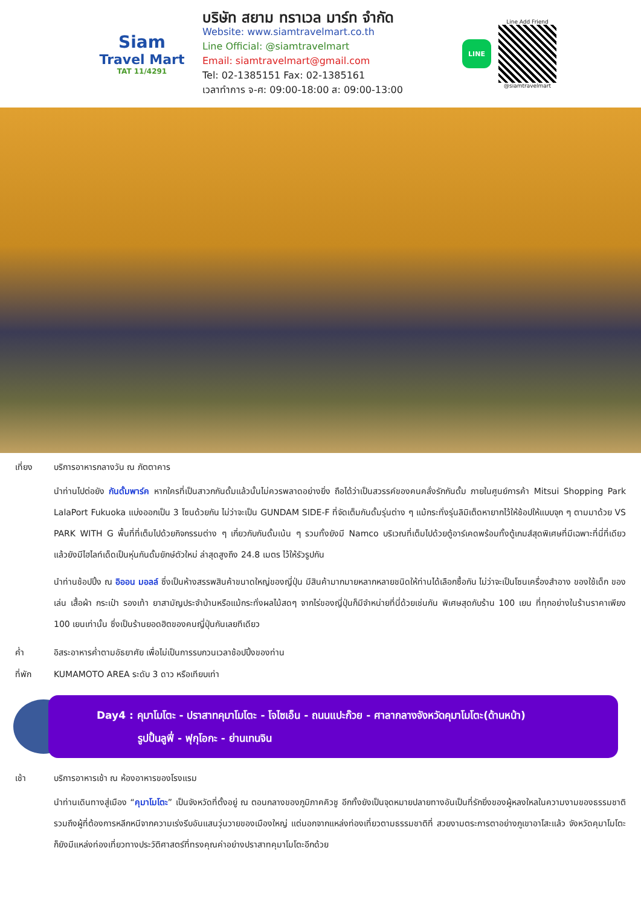Siam
Travel Mart
TAT 11/4291
บริษัท สยาม ทราเวล มาร์ท จำกัด
Website: www.siamtravelmart.co.th
Line Official: @siamtravelmart
Email: siamtravelmart@gmail.com
Tel: 02-1385151 Fax: 02-1385161
เวลาทำการ จ-ศ: 09:00-18:00 ส: 09:00-13:00
LINE
Line Add Friend
@siamtravelmart
เที่ยง บริการอาหารกลางวัน ณ ภัตตาคาร
นำท่านไปต่อยัง กันดั้มพาร์ค หากใครที่เป็นสาวกกันดั้มแล้วนั้นไม่ควรพลาดอย่างยิ่ง ถือได้ว่าเป็นสวรรค์ของคนคลั่งรักกันดั้ม ภายในศูนย์การค้า Mitsui Shopping Park LalaPort Fukuoka แบ่งออกเป็น 3 โซนด้วยกัน ไม่ว่าจะเป็น GUNDAM SIDE-F ที่จัดเต็มกันดั้มรุ่นต่าง ๆ แม้กระทั่งรุ่นลิมิเต็ดหายากไว้ให้ช้อปให้แบบจุก ๆ ตามมาด้วย VS PARK WITH G พื้นที่ที่เต็มไปด้วยกิจกรรมต่าง ๆ เกี่ยวกับกันดั้มเน้น ๆ รวมทั้งยังมี Namco บริเวณที่เต็มไปด้วยตู้อาร์เคดพร้อมทั้งตู้เกมส์สุดพิเศษที่มีเฉพาะที่นี่ที่เดียว แล้วยังมีไฮไลท์เด็ดเป็นหุ่นกันดั้มยักษ์ตัวใหม่ ล่าสุดสูงถึง 24.8 เมตร ไว้ให้รัวรูปกัน
นำท่านช้อปปิ้ง ณ อิออน มอลล์ ซึ่งเป็นห้างสรรพสินค้าขนาดใหญ่ของญี่ปุ่น มีสินค้ามากมายหลากหลายชนิดให้ท่านได้เลือกซื้อกัน ไม่ว่าจะเป็นโซนเครื่องสำอาง ของใช้เด็ก ของเล่น เสื้อผ้า กระเป๋า รองเท้า ยาสามัญประจำบ้านหรือแม้กระทั่งผลไม้สดๆ จากไร่ของญี่ปุ่นก็มีจำหน่ายที่นี่ด้วยเช่นกัน พิเศษสุดกับร้าน 100 เยน ที่ทุกอย่างในร้านราคาเพียง 100 เยนเท่านั้น ซึ่งเป็นร้านยอดฮิตของคนญี่ปุ่นกันเลยทีเดียว
ค่ำ อิสระอาหารค่ำตามอัธยาศัย เพื่อไม่เป็นการรบกวนเวลาช้อปปิ้งของท่าน
ที่พัก KUMAMOTO AREA ระดับ 3 ดาว หรือเทียบเท่า
Day4 : คุมาโมโตะ - ปราสาทคุมาโมโตะ - โจไซเอ็น - ถนนแปะก๊วย - ศาลากลางจังหวัดคุมาโมโตะ(ด้านหน้า)
รูปปั้นลูฟี่ - ฟุกุโอกะ - ย่านเทนจิน
เช้า บริการอาหารเช้า ณ ห้องอาหารของโรงแรม
นำท่านเดินทางสู่เมือง “คุมาโมโตะ” เป็นจังหวัดที่ตั้งอยู่ ณ ตอนกลางของภูมิภาคคิวชู อีกทั้งยังเป็นจุดหมายปลายทางอันเป็นที่รักยิ่งของผู้หลงใหลในความงามของธรรมชาติ รวมถึงผู้ที่ต้องการหลีกหนีจากความเร่งรีบอันแสนวุ่นวายของเมืองใหญ่ แต่นอกจากแหล่งท่องเที่ยวตามธรรมชาติที่ สวยงามตระการตาอย่างภูเขาอาโสะแล้ว จังหวัดคุมาโมโตะก็ยังมีแหล่งท่องเที่ยวทางประวัติศาสตร์ที่ทรงคุณค่าอย่างปราสาทคุมาโมโตะอีกด้วย